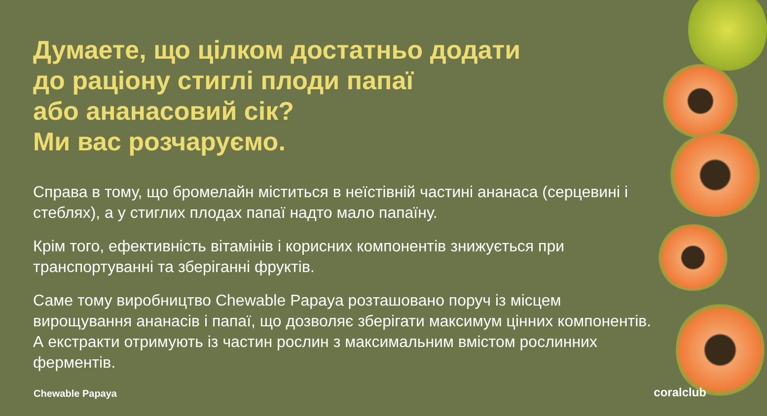Думаете, що цілком достатньо додати
до раціону стиглі плоди папаї
або ананасовий сік?
Ми вас розчаруємо.
Справа в тому, що бромелайн міститься в неїстівній частині ананаса (серцевині і стеблях), а у стиглих плодах папаї надто мало папаїну.
Крім того, ефективність вітамінів і корисних компонентів знижується при транспортуванні та зберіганні фруктів.
Саме тому виробництво Chewable Papaya розташовано поруч із місцем вирощування ананасів і папаї, що дозволяє зберігати максимум цінних компонентів. А екстракти отримують із частин рослин з максимальним вмістом рослинних ферментів.
Chewable Papaya coralclub